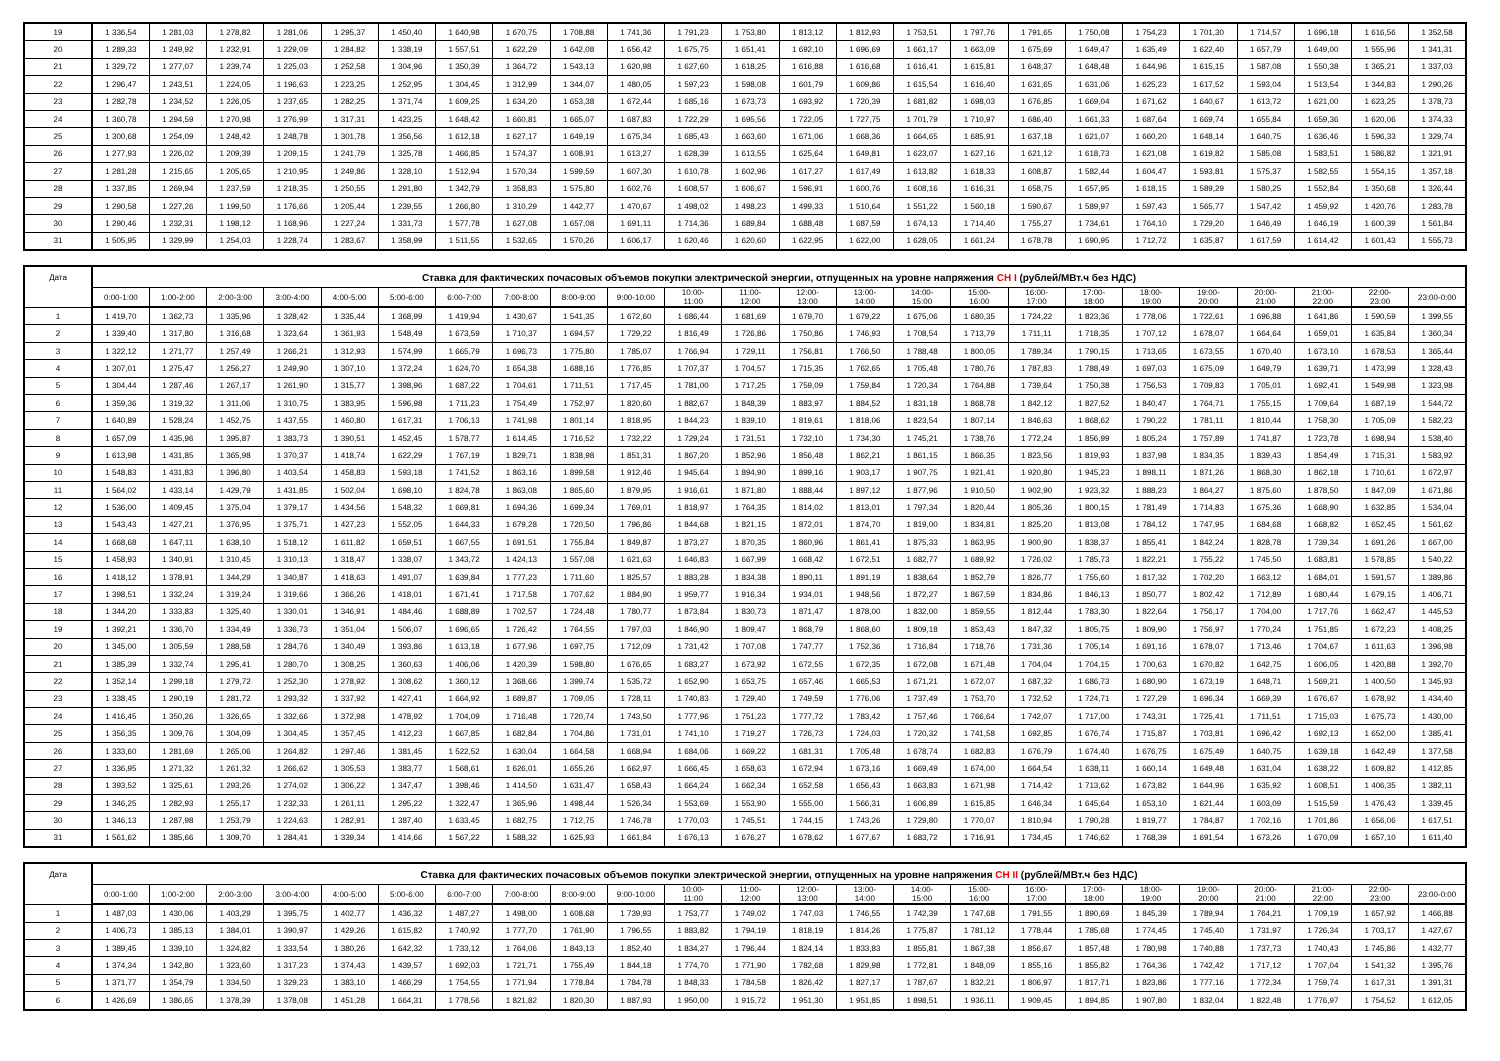| 19 | 1 336,54 | 1 281,03 | 1 278,82 | 1 281,06 | 1 295,37 | 1 450,40 | 1 640,98 | 1 670,75 | 1 708,88 | 1 741,36 | 1 791,23 | 1 753,80 | 1 813,12 | 1 812,93 | 1 753,51 | 1 797,76 | 1 791,65 | 1 750,08 | 1 754,23 | 1 701,30 | 1 714,57 | 1 696,18 | 1 616,56 | 1 352,58 |
| 20 | 1 289,33 | 1 249,92 | 1 232,91 | 1 229,09 | 1 284,82 | 1 338,19 | 1 557,51 | 1 622,29 | 1 642,08 | 1 656,42 | 1 675,75 | 1 651,41 | 1 692,10 | 1 696,69 | 1 661,17 | 1 663,09 | 1 675,69 | 1 649,47 | 1 635,49 | 1 622,40 | 1 657,79 | 1 649,00 | 1 555,96 | 1 341,31 |
| 21 | 1 329,72 | 1 277,07 | 1 239,74 | 1 225,03 | 1 252,58 | 1 304,96 | 1 350,39 | 1 364,72 | 1 543,13 | 1 620,98 | 1 627,60 | 1 618,25 | 1 616,88 | 1 616,68 | 1 616,41 | 1 615,81 | 1 648,37 | 1 648,48 | 1 644,96 | 1 615,15 | 1 587,08 | 1 550,38 | 1 365,21 | 1 337,03 |
| 22 | 1 296,47 | 1 243,51 | 1 224,05 | 1 196,63 | 1 223,25 | 1 252,95 | 1 304,45 | 1 312,99 | 1 344,07 | 1 480,05 | 1 597,23 | 1 598,08 | 1 601,79 | 1 609,86 | 1 615,54 | 1 616,40 | 1 631,65 | 1 631,06 | 1 625,23 | 1 617,52 | 1 593,04 | 1 513,54 | 1 344,83 | 1 290,26 |
| 23 | 1 282,78 | 1 234,52 | 1 226,05 | 1 237,65 | 1 282,25 | 1 371,74 | 1 609,25 | 1 634,20 | 1 653,38 | 1 672,44 | 1 685,16 | 1 673,73 | 1 693,92 | 1 720,39 | 1 681,82 | 1 698,03 | 1 676,85 | 1 669,04 | 1 671,62 | 1 640,67 | 1 613,72 | 1 621,00 | 1 623,25 | 1 378,73 |
| 24 | 1 360,78 | 1 294,59 | 1 270,98 | 1 276,99 | 1 317,31 | 1 423,25 | 1 648,42 | 1 660,81 | 1 665,07 | 1 687,83 | 1 722,29 | 1 695,56 | 1 722,05 | 1 727,75 | 1 701,79 | 1 710,97 | 1 686,40 | 1 661,33 | 1 687,64 | 1 669,74 | 1 655,84 | 1 659,36 | 1 620,06 | 1 374,33 |
| 25 | 1 300,68 | 1 254,09 | 1 248,42 | 1 248,78 | 1 301,78 | 1 356,56 | 1 612,18 | 1 627,17 | 1 649,19 | 1 675,34 | 1 685,43 | 1 663,60 | 1 671,06 | 1 668,36 | 1 664,65 | 1 685,91 | 1 637,18 | 1 621,07 | 1 660,20 | 1 648,14 | 1 640,75 | 1 636,46 | 1 596,33 | 1 329,74 |
| 26 | 1 277,93 | 1 226,02 | 1 209,39 | 1 209,15 | 1 241,79 | 1 325,78 | 1 466,85 | 1 574,37 | 1 608,91 | 1 613,27 | 1 628,39 | 1 613,55 | 1 625,64 | 1 649,81 | 1 623,07 | 1 627,16 | 1 621,12 | 1 618,73 | 1 621,08 | 1 619,82 | 1 585,08 | 1 583,51 | 1 586,82 | 1 321,91 |
| 27 | 1 281,28 | 1 215,65 | 1 205,65 | 1 210,95 | 1 249,86 | 1 328,10 | 1 512,94 | 1 570,34 | 1 599,59 | 1 607,30 | 1 610,78 | 1 602,96 | 1 617,27 | 1 617,49 | 1 613,82 | 1 618,33 | 1 608,87 | 1 582,44 | 1 604,47 | 1 593,81 | 1 575,37 | 1 582,55 | 1 554,15 | 1 357,18 |
| 28 | 1 337,85 | 1 269,94 | 1 237,59 | 1 218,35 | 1 250,55 | 1 291,80 | 1 342,79 | 1 358,83 | 1 575,80 | 1 602,76 | 1 608,57 | 1 606,67 | 1 596,91 | 1 600,76 | 1 608,16 | 1 616,31 | 1 658,75 | 1 657,95 | 1 618,15 | 1 589,29 | 1 580,25 | 1 552,84 | 1 350,68 | 1 326,44 |
| 29 | 1 290,58 | 1 227,26 | 1 199,50 | 1 176,66 | 1 205,44 | 1 239,55 | 1 266,80 | 1 310,29 | 1 442,77 | 1 470,67 | 1 498,02 | 1 498,23 | 1 499,33 | 1 510,64 | 1 551,22 | 1 560,18 | 1 590,67 | 1 589,97 | 1 597,43 | 1 565,77 | 1 547,42 | 1 459,92 | 1 420,76 | 1 283,78 |
| 30 | 1 290,46 | 1 232,31 | 1 198,12 | 1 168,96 | 1 227,24 | 1 331,73 | 1 577,78 | 1 627,08 | 1 657,08 | 1 691,11 | 1 714,36 | 1 689,84 | 1 688,48 | 1 687,59 | 1 674,13 | 1 714,40 | 1 755,27 | 1 734,61 | 1 764,10 | 1 729,20 | 1 646,49 | 1 646,19 | 1 600,39 | 1 561,84 |
| 31 | 1 505,95 | 1 329,99 | 1 254,03 | 1 228,74 | 1 283,67 | 1 358,99 | 1 511,55 | 1 532,65 | 1 570,26 | 1 606,17 | 1 620,46 | 1 620,60 | 1 622,95 | 1 622,00 | 1 628,05 | 1 661,24 | 1 678,78 | 1 690,95 | 1 712,72 | 1 635,87 | 1 617,59 | 1 614,42 | 1 601,43 | 1 555,73 |
| Дата | Ставка для фактических почасовых объемов покупки электрической энергии, отпущенных на уровне напряжения СН I (рублей/МВт.ч без НДС) | | | | | | | | | | | | | | | | | | | | | | | |
| --- | --- | --- | --- | --- | --- | --- | --- | --- | --- | --- | --- | --- | --- | --- | --- | --- | --- | --- | --- | --- | --- | --- | --- | --- |
| | 0:00-1:00 | 1:00-2:00 | 2:00-3:00 | 3:00-4:00 | 4:00-5:00 | 5:00-6:00 | 6:00-7:00 | 7:00-8:00 | 8:00-9:00 | 9:00-10:00 | 10:00- 11:00 | 11:00- 12:00 | 12:00- 13:00 | 13:00- 14:00 | 14:00- 15:00 | 15:00- 16:00 | 16:00- 17:00 | 17:00- 18:00 | 18:00- 19:00 | 19:00- 20:00 | 20:00- 21:00 | 21:00- 22:00 | 22:00- 23:00 | 23:00-0:00 |
| 1 | 1 419,70 | 1 362,73 | 1 335,96 | 1 328,42 | 1 335,44 | 1 368,99 | 1 419,94 | 1 430,67 | 1 541,35 | 1 672,60 | 1 686,44 | 1 681,69 | 1 679,70 | 1 679,22 | 1 675,06 | 1 680,35 | 1 724,22 | 1 823,36 | 1 778,06 | 1 722,61 | 1 696,88 | 1 641,86 | 1 590,59 | 1 399,55 |
| 2 | 1 339,40 | 1 317,80 | 1 316,68 | 1 323,64 | 1 361,93 | 1 548,49 | 1 673,59 | 1 710,37 | 1 694,57 | 1 729,22 | 1 816,49 | 1 726,86 | 1 750,86 | 1 746,93 | 1 708,54 | 1 713,79 | 1 711,11 | 1 718,35 | 1 707,12 | 1 678,07 | 1 664,64 | 1 659,01 | 1 635,84 | 1 360,34 |
| 3 | 1 322,12 | 1 271,77 | 1 257,49 | 1 266,21 | 1 312,93 | 1 574,99 | 1 665,79 | 1 696,73 | 1 775,80 | 1 785,07 | 1 766,94 | 1 729,11 | 1 756,81 | 1 766,50 | 1 788,48 | 1 800,05 | 1 789,34 | 1 790,15 | 1 713,65 | 1 673,55 | 1 670,40 | 1 673,10 | 1 678,53 | 1 365,44 |
| 4 | 1 307,01 | 1 275,47 | 1 256,27 | 1 249,90 | 1 307,10 | 1 372,24 | 1 624,70 | 1 654,38 | 1 688,16 | 1 776,85 | 1 707,37 | 1 704,57 | 1 715,35 | 1 762,65 | 1 705,48 | 1 780,76 | 1 787,83 | 1 788,49 | 1 697,03 | 1 675,09 | 1 649,79 | 1 639,71 | 1 473,99 | 1 328,43 |
| 5 | 1 304,44 | 1 287,46 | 1 267,17 | 1 261,90 | 1 315,77 | 1 398,96 | 1 687,22 | 1 704,61 | 1 711,51 | 1 717,45 | 1 781,00 | 1 717,25 | 1 759,09 | 1 759,84 | 1 720,34 | 1 764,88 | 1 739,64 | 1 750,38 | 1 756,53 | 1 709,83 | 1 705,01 | 1 692,41 | 1 549,98 | 1 323,98 |
| 6 | 1 359,36 | 1 319,32 | 1 311,06 | 1 310,75 | 1 383,95 | 1 596,98 | 1 711,23 | 1 754,49 | 1 752,97 | 1 820,60 | 1 882,67 | 1 848,39 | 1 883,97 | 1 884,52 | 1 831,18 | 1 868,78 | 1 842,12 | 1 827,52 | 1 840,47 | 1 764,71 | 1 755,15 | 1 709,64 | 1 687,19 | 1 544,72 |
| 7 | 1 640,89 | 1 528,24 | 1 452,75 | 1 437,55 | 1 460,80 | 1 617,31 | 1 706,13 | 1 741,98 | 1 801,14 | 1 818,95 | 1 844,23 | 1 839,10 | 1 819,61 | 1 818,06 | 1 823,54 | 1 807,14 | 1 846,63 | 1 868,62 | 1 790,22 | 1 781,11 | 1 810,44 | 1 758,30 | 1 705,09 | 1 582,23 |
| 8 | 1 657,09 | 1 435,96 | 1 395,87 | 1 383,73 | 1 390,51 | 1 452,45 | 1 578,77 | 1 614,45 | 1 716,52 | 1 732,22 | 1 729,24 | 1 731,51 | 1 732,10 | 1 734,30 | 1 745,21 | 1 738,76 | 1 772,24 | 1 856,99 | 1 805,24 | 1 757,89 | 1 741,87 | 1 723,78 | 1 698,94 | 1 538,40 |
| 9 | 1 613,98 | 1 431,85 | 1 365,98 | 1 370,37 | 1 418,74 | 1 622,29 | 1 767,19 | 1 829,71 | 1 838,98 | 1 851,31 | 1 867,20 | 1 852,96 | 1 856,48 | 1 862,21 | 1 861,15 | 1 866,35 | 1 823,56 | 1 819,93 | 1 837,98 | 1 834,35 | 1 839,43 | 1 854,49 | 1 715,31 | 1 583,92 |
| 10 | 1 548,83 | 1 431,83 | 1 396,80 | 1 403,54 | 1 458,83 | 1 593,18 | 1 741,52 | 1 863,16 | 1 899,58 | 1 912,46 | 1 945,64 | 1 894,90 | 1 899,16 | 1 903,17 | 1 907,75 | 1 921,41 | 1 920,80 | 1 945,23 | 1 898,11 | 1 871,26 | 1 868,30 | 1 862,18 | 1 710,61 | 1 672,97 |
| 11 | 1 564,02 | 1 433,14 | 1 429,79 | 1 431,85 | 1 502,04 | 1 698,10 | 1 824,78 | 1 863,08 | 1 865,60 | 1 879,95 | 1 916,61 | 1 871,80 | 1 888,44 | 1 897,12 | 1 877,96 | 1 910,50 | 1 902,90 | 1 923,32 | 1 888,23 | 1 864,27 | 1 875,60 | 1 878,50 | 1 847,09 | 1 671,86 |
| 12 | 1 536,00 | 1 409,45 | 1 375,04 | 1 379,17 | 1 434,56 | 1 548,32 | 1 669,81 | 1 694,36 | 1 699,34 | 1 769,01 | 1 818,97 | 1 764,35 | 1 814,02 | 1 813,01 | 1 797,34 | 1 820,44 | 1 805,36 | 1 800,15 | 1 781,49 | 1 714,83 | 1 675,36 | 1 668,90 | 1 632,85 | 1 534,04 |
| 13 | 1 543,43 | 1 427,21 | 1 376,95 | 1 375,71 | 1 427,23 | 1 552,05 | 1 644,33 | 1 679,28 | 1 720,50 | 1 796,86 | 1 844,68 | 1 821,15 | 1 872,01 | 1 874,70 | 1 819,00 | 1 834,81 | 1 825,20 | 1 813,08 | 1 784,12 | 1 747,95 | 1 684,68 | 1 668,82 | 1 652,45 | 1 561,62 |
| 14 | 1 668,68 | 1 647,11 | 1 638,10 | 1 518,12 | 1 611,82 | 1 659,51 | 1 667,55 | 1 691,51 | 1 755,84 | 1 849,87 | 1 873,27 | 1 870,35 | 1 860,96 | 1 861,41 | 1 875,33 | 1 863,95 | 1 900,90 | 1 838,37 | 1 855,41 | 1 842,24 | 1 828,78 | 1 739,34 | 1 691,26 | 1 667,00 |
| 15 | 1 458,93 | 1 340,91 | 1 310,45 | 1 310,13 | 1 318,47 | 1 338,07 | 1 343,72 | 1 424,13 | 1 557,08 | 1 621,63 | 1 646,83 | 1 667,99 | 1 668,42 | 1 672,51 | 1 682,77 | 1 689,92 | 1 726,02 | 1 785,73 | 1 822,21 | 1 755,22 | 1 745,50 | 1 683,81 | 1 578,85 | 1 540,22 |
| 16 | 1 418,12 | 1 378,91 | 1 344,29 | 1 340,87 | 1 418,63 | 1 491,07 | 1 639,84 | 1 777,23 | 1 711,60 | 1 825,57 | 1 883,28 | 1 834,38 | 1 890,11 | 1 891,19 | 1 838,64 | 1 852,79 | 1 826,77 | 1 755,60 | 1 817,32 | 1 702,20 | 1 663,12 | 1 684,01 | 1 591,57 | 1 389,86 |
| 17 | 1 398,51 | 1 332,24 | 1 319,24 | 1 319,66 | 1 366,26 | 1 418,01 | 1 671,41 | 1 717,58 | 1 707,62 | 1 884,90 | 1 959,77 | 1 916,34 | 1 934,01 | 1 948,56 | 1 872,27 | 1 867,59 | 1 834,86 | 1 846,13 | 1 850,77 | 1 802,42 | 1 712,89 | 1 680,44 | 1 679,15 | 1 406,71 |
| 18 | 1 344,20 | 1 333,83 | 1 325,40 | 1 330,01 | 1 346,91 | 1 484,46 | 1 688,89 | 1 702,57 | 1 724,48 | 1 780,77 | 1 873,84 | 1 830,73 | 1 871,47 | 1 878,00 | 1 832,00 | 1 859,55 | 1 812,44 | 1 783,30 | 1 822,64 | 1 756,17 | 1 704,00 | 1 717,76 | 1 662,47 | 1 445,53 |
| 19 | 1 392,21 | 1 336,70 | 1 334,49 | 1 336,73 | 1 351,04 | 1 506,07 | 1 696,65 | 1 726,42 | 1 764,55 | 1 797,03 | 1 846,90 | 1 809,47 | 1 868,79 | 1 868,60 | 1 809,18 | 1 853,43 | 1 847,32 | 1 805,75 | 1 809,90 | 1 756,97 | 1 770,24 | 1 751,85 | 1 672,23 | 1 408,25 |
| 20 | 1 345,00 | 1 305,59 | 1 288,58 | 1 284,76 | 1 340,49 | 1 393,86 | 1 613,18 | 1 677,96 | 1 697,75 | 1 712,09 | 1 731,42 | 1 707,08 | 1 747,77 | 1 752,36 | 1 716,84 | 1 718,76 | 1 731,36 | 1 705,14 | 1 691,16 | 1 678,07 | 1 713,46 | 1 704,67 | 1 611,63 | 1 396,98 |
| 21 | 1 385,39 | 1 332,74 | 1 295,41 | 1 280,70 | 1 308,25 | 1 360,63 | 1 406,06 | 1 420,39 | 1 598,80 | 1 676,65 | 1 683,27 | 1 673,92 | 1 672,55 | 1 672,35 | 1 672,08 | 1 671,48 | 1 704,04 | 1 704,15 | 1 700,63 | 1 670,82 | 1 642,75 | 1 606,05 | 1 420,88 | 1 392,70 |
| 22 | 1 352,14 | 1 299,18 | 1 279,72 | 1 252,30 | 1 278,92 | 1 308,62 | 1 360,12 | 1 368,66 | 1 399,74 | 1 535,72 | 1 652,90 | 1 653,75 | 1 657,46 | 1 665,53 | 1 671,21 | 1 672,07 | 1 687,32 | 1 686,73 | 1 680,90 | 1 673,19 | 1 648,71 | 1 569,21 | 1 400,50 | 1 345,93 |
| 23 | 1 338,45 | 1 290,19 | 1 281,72 | 1 293,32 | 1 337,92 | 1 427,41 | 1 664,92 | 1 689,87 | 1 709,05 | 1 728,11 | 1 740,83 | 1 729,40 | 1 749,59 | 1 776,06 | 1 737,49 | 1 753,70 | 1 732,52 | 1 724,71 | 1 727,29 | 1 696,34 | 1 669,39 | 1 676,67 | 1 678,92 | 1 434,40 |
| 24 | 1 416,45 | 1 350,26 | 1 326,65 | 1 332,66 | 1 372,98 | 1 478,92 | 1 704,09 | 1 716,48 | 1 720,74 | 1 743,50 | 1 777,96 | 1 751,23 | 1 777,72 | 1 783,42 | 1 757,46 | 1 766,64 | 1 742,07 | 1 717,00 | 1 743,31 | 1 725,41 | 1 711,51 | 1 715,03 | 1 675,73 | 1 430,00 |
| 25 | 1 356,35 | 1 309,76 | 1 304,09 | 1 304,45 | 1 357,45 | 1 412,23 | 1 667,85 | 1 682,84 | 1 704,86 | 1 731,01 | 1 741,10 | 1 719,27 | 1 726,73 | 1 724,03 | 1 720,32 | 1 741,58 | 1 692,85 | 1 676,74 | 1 715,87 | 1 703,81 | 1 696,42 | 1 692,13 | 1 652,00 | 1 385,41 |
| 26 | 1 333,60 | 1 281,69 | 1 265,06 | 1 264,82 | 1 297,46 | 1 381,45 | 1 522,52 | 1 630,04 | 1 664,58 | 1 668,94 | 1 684,06 | 1 669,22 | 1 681,31 | 1 705,48 | 1 678,74 | 1 682,83 | 1 676,79 | 1 674,40 | 1 676,75 | 1 675,49 | 1 640,75 | 1 639,18 | 1 642,49 | 1 377,58 |
| 27 | 1 336,95 | 1 271,32 | 1 261,32 | 1 266,62 | 1 305,53 | 1 383,77 | 1 568,61 | 1 626,01 | 1 655,26 | 1 662,97 | 1 666,45 | 1 658,63 | 1 672,94 | 1 673,16 | 1 669,49 | 1 674,00 | 1 664,54 | 1 638,11 | 1 660,14 | 1 649,48 | 1 631,04 | 1 638,22 | 1 609,82 | 1 412,85 |
| 28 | 1 393,52 | 1 325,61 | 1 293,26 | 1 274,02 | 1 306,22 | 1 347,47 | 1 398,46 | 1 414,50 | 1 631,47 | 1 658,43 | 1 664,24 | 1 662,34 | 1 652,58 | 1 656,43 | 1 663,83 | 1 671,98 | 1 714,42 | 1 713,62 | 1 673,82 | 1 644,96 | 1 635,92 | 1 608,51 | 1 406,35 | 1 382,11 |
| 29 | 1 346,25 | 1 282,93 | 1 255,17 | 1 232,33 | 1 261,11 | 1 295,22 | 1 322,47 | 1 365,96 | 1 498,44 | 1 526,34 | 1 553,69 | 1 553,90 | 1 555,00 | 1 566,31 | 1 606,89 | 1 615,85 | 1 646,34 | 1 645,64 | 1 653,10 | 1 621,44 | 1 603,09 | 1 515,59 | 1 476,43 | 1 339,45 |
| 30 | 1 346,13 | 1 287,98 | 1 253,79 | 1 224,63 | 1 282,91 | 1 387,40 | 1 633,45 | 1 682,75 | 1 712,75 | 1 746,78 | 1 770,03 | 1 745,51 | 1 744,15 | 1 743,26 | 1 729,80 | 1 770,07 | 1 810,94 | 1 790,28 | 1 819,77 | 1 784,87 | 1 702,16 | 1 701,86 | 1 656,06 | 1 617,51 |
| 31 | 1 561,62 | 1 385,66 | 1 309,70 | 1 284,41 | 1 339,34 | 1 414,66 | 1 567,22 | 1 588,32 | 1 625,93 | 1 661,84 | 1 676,13 | 1 676,27 | 1 678,62 | 1 677,67 | 1 683,72 | 1 716,91 | 1 734,45 | 1 746,62 | 1 768,39 | 1 691,54 | 1 673,26 | 1 670,09 | 1 657,10 | 1 611,40 |
| Дата | Ставка для фактических почасовых объемов покупки электрической энергии, отпущенных на уровне напряжения СН II (рублей/МВт.ч без НДС) | | | | | | | | | | | | | | | | | | | | | | | |
| --- | --- | --- | --- | --- | --- | --- | --- | --- | --- | --- | --- | --- | --- | --- | --- | --- | --- | --- | --- | --- | --- | --- | --- | --- |
| | 0:00-1:00 | 1:00-2:00 | 2:00-3:00 | 3:00-4:00 | 4:00-5:00 | 5:00-6:00 | 6:00-7:00 | 7:00-8:00 | 8:00-9:00 | 9:00-10:00 | 10:00- 11:00 | 11:00- 12:00 | 12:00- 13:00 | 13:00- 14:00 | 14:00- 15:00 | 15:00- 16:00 | 16:00- 17:00 | 17:00- 18:00 | 18:00- 19:00 | 19:00- 20:00 | 20:00- 21:00 | 21:00- 22:00 | 22:00- 23:00 | 23:00-0:00 |
| 1 | 1 487,03 | 1 430,06 | 1 403,29 | 1 395,75 | 1 402,77 | 1 436,32 | 1 487,27 | 1 498,00 | 1 608,68 | 1 739,93 | 1 753,77 | 1 749,02 | 1 747,03 | 1 746,55 | 1 742,39 | 1 747,68 | 1 791,55 | 1 890,69 | 1 845,39 | 1 789,94 | 1 764,21 | 1 709,19 | 1 657,92 | 1 466,88 |
| 2 | 1 406,73 | 1 385,13 | 1 384,01 | 1 390,97 | 1 429,26 | 1 615,82 | 1 740,92 | 1 777,70 | 1 761,90 | 1 796,55 | 1 883,82 | 1 794,19 | 1 818,19 | 1 814,26 | 1 775,87 | 1 781,12 | 1 778,44 | 1 785,68 | 1 774,45 | 1 745,40 | 1 731,97 | 1 726,34 | 1 703,17 | 1 427,67 |
| 3 | 1 389,45 | 1 339,10 | 1 324,82 | 1 333,54 | 1 380,26 | 1 642,32 | 1 733,12 | 1 764,06 | 1 843,13 | 1 852,40 | 1 834,27 | 1 796,44 | 1 824,14 | 1 833,83 | 1 855,81 | 1 867,38 | 1 856,67 | 1 857,48 | 1 780,98 | 1 740,88 | 1 737,73 | 1 740,43 | 1 745,86 | 1 432,77 |
| 4 | 1 374,34 | 1 342,80 | 1 323,60 | 1 317,23 | 1 374,43 | 1 439,57 | 1 692,03 | 1 721,71 | 1 755,49 | 1 844,18 | 1 774,70 | 1 771,90 | 1 782,68 | 1 829,98 | 1 772,81 | 1 848,09 | 1 855,16 | 1 855,82 | 1 764,36 | 1 742,42 | 1 717,12 | 1 707,04 | 1 541,32 | 1 395,76 |
| 5 | 1 371,77 | 1 354,79 | 1 334,50 | 1 329,23 | 1 383,10 | 1 466,29 | 1 754,55 | 1 771,94 | 1 778,84 | 1 784,78 | 1 848,33 | 1 784,58 | 1 826,42 | 1 827,17 | 1 787,67 | 1 832,21 | 1 806,97 | 1 817,71 | 1 823,86 | 1 777,16 | 1 772,34 | 1 759,74 | 1 617,31 | 1 391,31 |
| 6 | 1 426,69 | 1 386,65 | 1 378,39 | 1 378,08 | 1 451,28 | 1 664,31 | 1 778,56 | 1 821,82 | 1 820,30 | 1 887,93 | 1 950,00 | 1 915,72 | 1 951,30 | 1 951,85 | 1 898,51 | 1 936,11 | 1 909,45 | 1 894,85 | 1 907,80 | 1 832,04 | 1 822,48 | 1 776,97 | 1 754,52 | 1 612,05 |